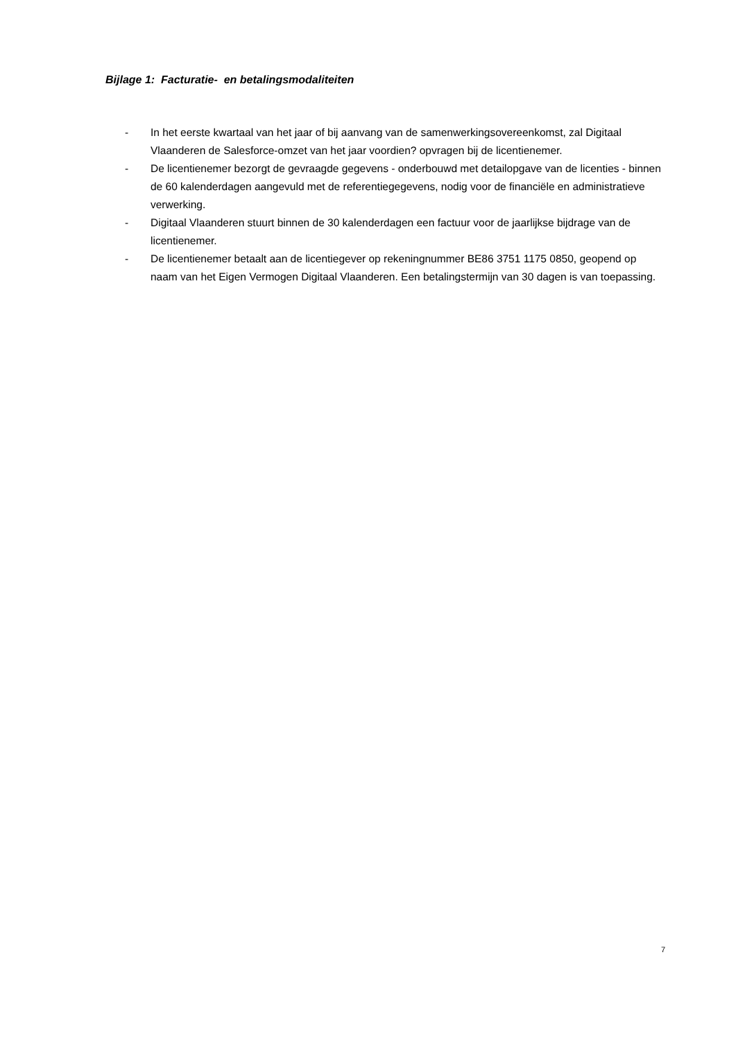Bijlage 1: Facturatie- en betalingsmodaliteiten
- In het eerste kwartaal van het jaar of bij aanvang van de samenwerkingsovereenkomst, zal Digitaal Vlaanderen de Salesforce-omzet van het jaar voordien? opvragen bij de licentienemer.
- De licentienemer bezorgt de gevraagde gegevens - onderbouwd met detailopgave van de licenties - binnen de 60 kalenderdagen aangevuld met de referentiegegevens, nodig voor de financiële en administratieve verwerking.
- Digitaal Vlaanderen stuurt binnen de 30 kalenderdagen een factuur voor de jaarlijkse bijdrage van de licentienemer.
- De licentienemer betaalt aan de licentiegever op rekeningnummer BE86 3751 1175 0850, geopend op naam van het Eigen Vermogen Digitaal Vlaanderen. Een betalingstermijn van 30 dagen is van toepassing.
7